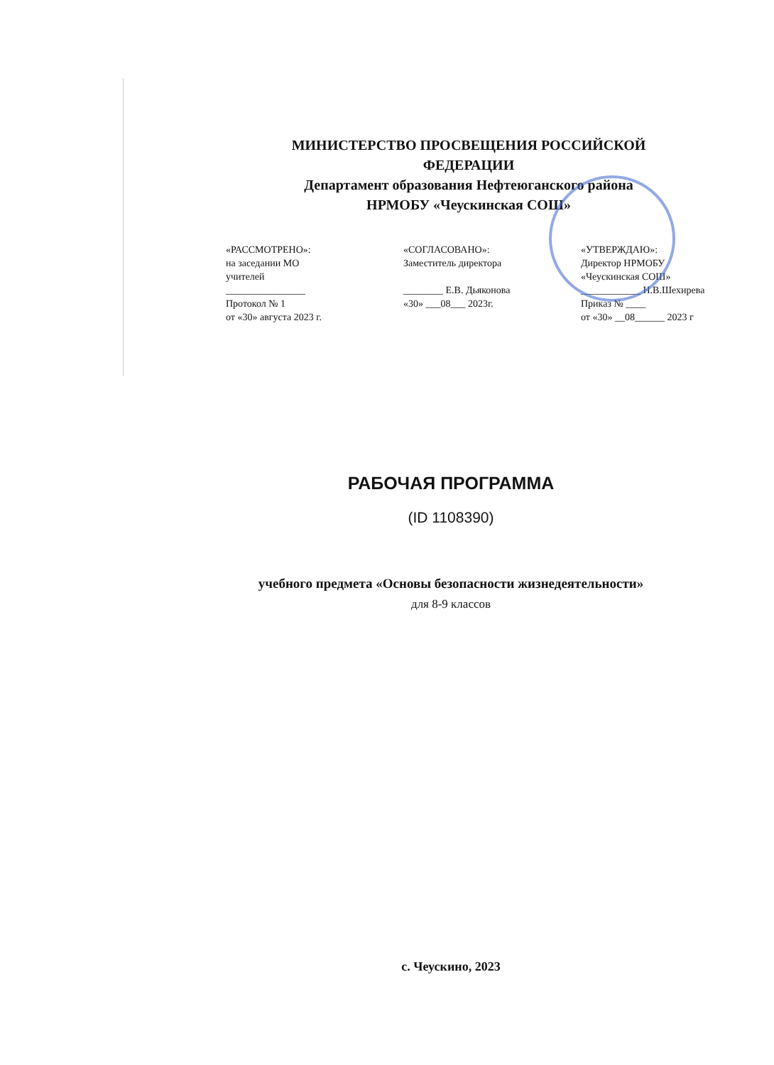МИНИСТЕРСТВО ПРОСВЕЩЕНИЯ РОССИЙСКОЙ ФЕДЕРАЦИИ
Департамент образования Нефтеюганского района
НРМОБУ «Чеускинская СОШ»
«РАССМОТРЕНО»:
на заседании МО
учителей
________________
Протокол № 1
от «30» августа 2023 г.
«СОГЛАСОВАНО»:
Заместитель директора
________ Е.В. Дьяконова
«30» ___08___ 2023г.
«УТВЕРЖДАЮ»:
Директор НРМОБУ
«Чеускинская СОШ»
____________ Н.В.Шехирева
Приказ № ____
от «30» __08______ 2023 г
РАБОЧАЯ ПРОГРАММА
(ID 1108390)
учебного предмета «Основы безопасности жизнедеятельности»
для 8-9 классов
с. Чеускино, 2023